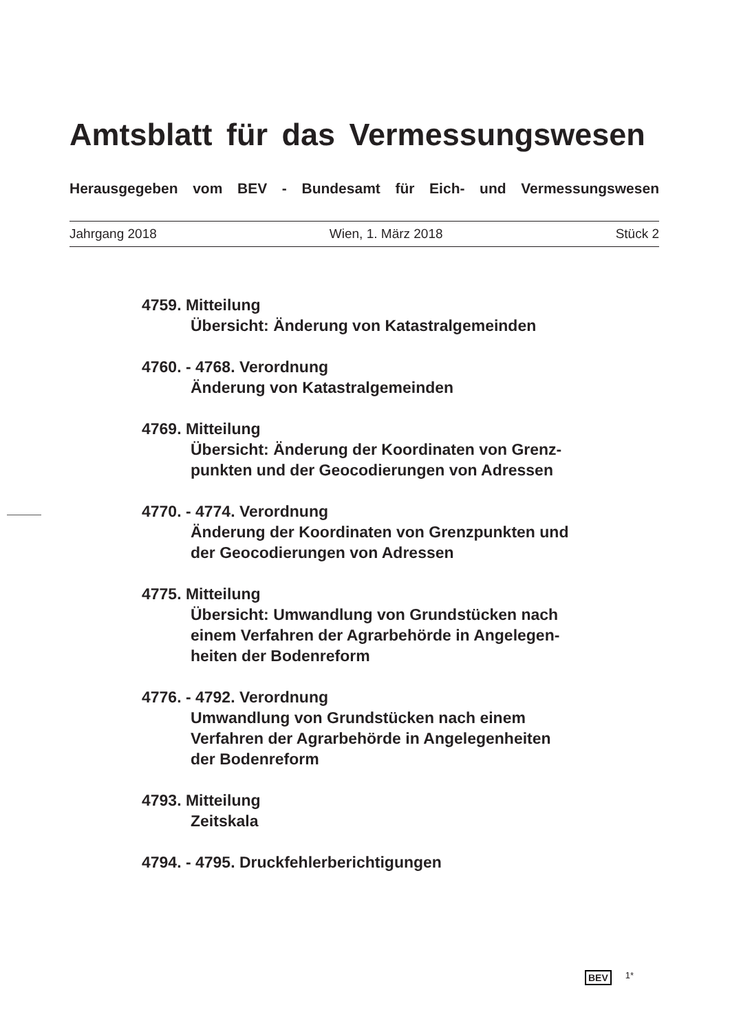Amtsblatt für das Vermessungswesen
Herausgegeben vom BEV - Bundesamt für Eich- und Vermessungswesen
Jahrgang 2018 Wien, 1. März 2018 Stück 2
4759. Mitteilung
Übersicht: Änderung von Katastralgemeinden
4760. - 4768. Verordnung
Änderung von Katastralgemeinden
4769. Mitteilung
Übersicht: Änderung der Koordinaten von Grenz-
punkten und der Geocodierungen von Adressen
4770. - 4774. Verordnung
Änderung der Koordinaten von Grenzpunkten und
der Geocodierungen von Adressen
4775. Mitteilung
Übersicht: Umwandlung von Grundstücken nach
einem Verfahren der Agrarbehörde in Angelegen-
heiten der Bodenreform
4776. - 4792. Verordnung
Umwandlung von Grundstücken nach einem
Verfahren der Agrarbehörde in Angelegenheiten
der Bodenreform
4793. Mitteilung
Zeitskala
4794. - 4795. Druckfehlerberichtigungen
BEV 1*